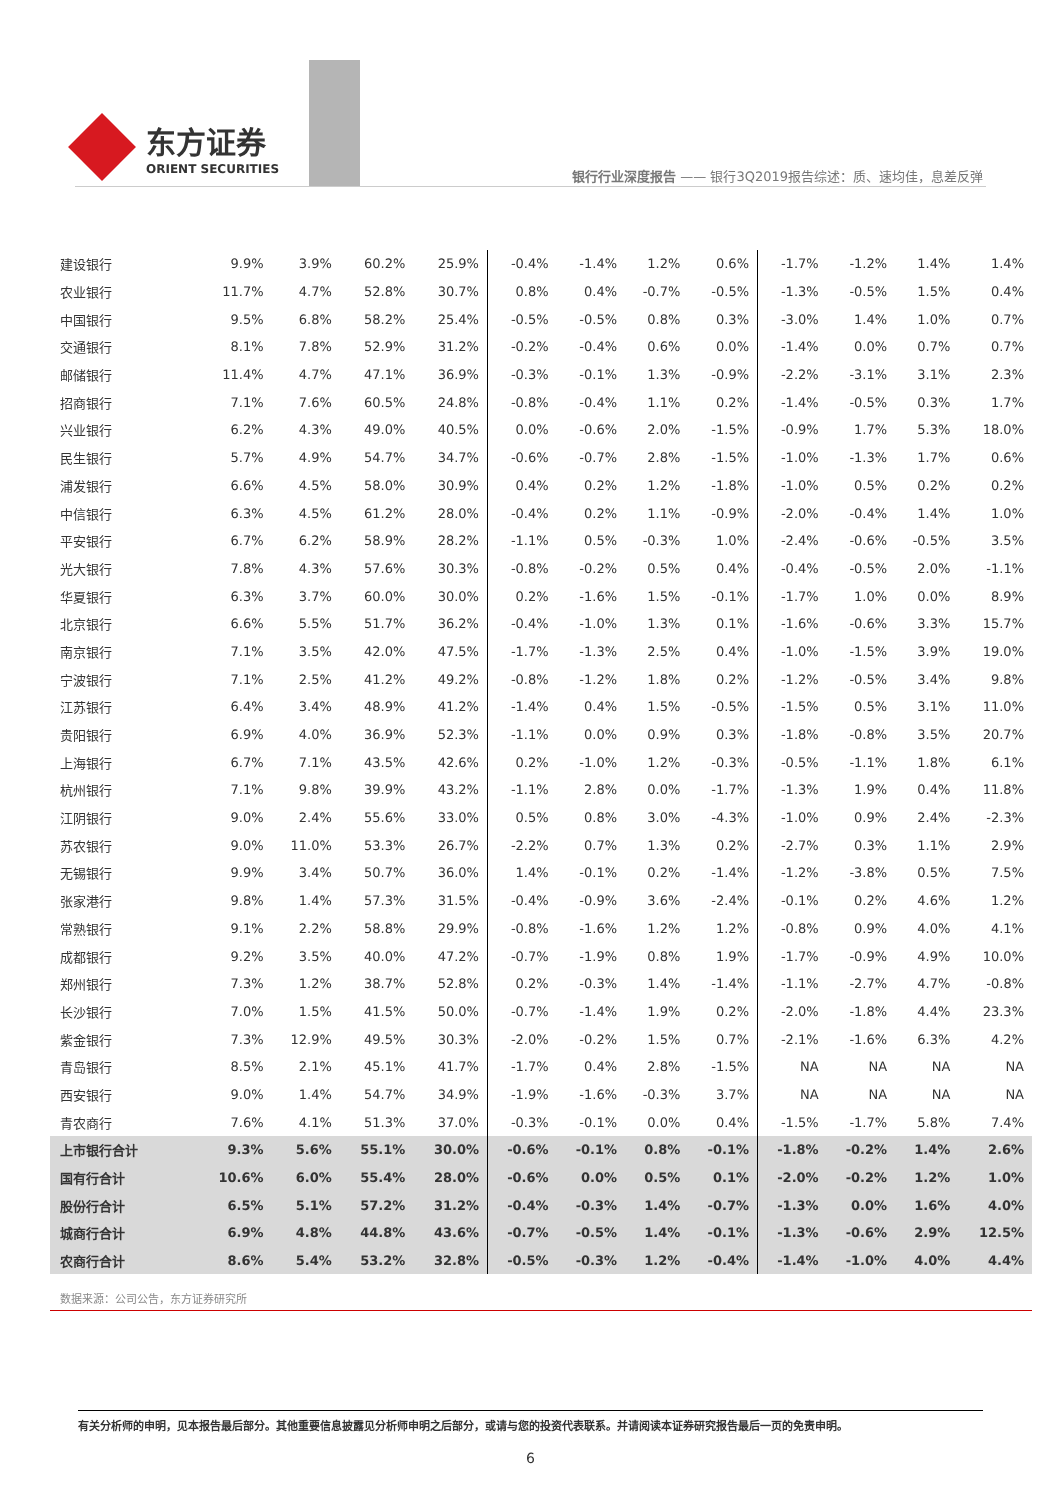东方证券
ORIENT SECURITIES
银行行业深度报告 —— 银行3Q2019报告综述：质、速均佳，息差反弹
| 建设银行 | 9.9% | 3.9% | 60.2% | 25.9% | -0.4% | -1.4% | 1.2% | 0.6% | -1.7% | -1.2% | 1.4% | 1.4% |
| 农业银行 | 11.7% | 4.7% | 52.8% | 30.7% | 0.8% | 0.4% | -0.7% | -0.5% | -1.3% | -0.5% | 1.5% | 0.4% |
| 中国银行 | 9.5% | 6.8% | 58.2% | 25.4% | -0.5% | -0.5% | 0.8% | 0.3% | -3.0% | 1.4% | 1.0% | 0.7% |
| 交通银行 | 8.1% | 7.8% | 52.9% | 31.2% | -0.2% | -0.4% | 0.6% | 0.0% | -1.4% | 0.0% | 0.7% | 0.7% |
| 邮储银行 | 11.4% | 4.7% | 47.1% | 36.9% | -0.3% | -0.1% | 1.3% | -0.9% | -2.2% | -3.1% | 3.1% | 2.3% |
| 招商银行 | 7.1% | 7.6% | 60.5% | 24.8% | -0.8% | -0.4% | 1.1% | 0.2% | -1.4% | -0.5% | 0.3% | 1.7% |
| 兴业银行 | 6.2% | 4.3% | 49.0% | 40.5% | 0.0% | -0.6% | 2.0% | -1.5% | -0.9% | 1.7% | 5.3% | 18.0% |
| 民生银行 | 5.7% | 4.9% | 54.7% | 34.7% | -0.6% | -0.7% | 2.8% | -1.5% | -1.0% | -1.3% | 1.7% | 0.6% |
| 浦发银行 | 6.6% | 4.5% | 58.0% | 30.9% | 0.4% | 0.2% | 1.2% | -1.8% | -1.0% | 0.5% | 0.2% | 0.2% |
| 中信银行 | 6.3% | 4.5% | 61.2% | 28.0% | -0.4% | 0.2% | 1.1% | -0.9% | -2.0% | -0.4% | 1.4% | 1.0% |
| 平安银行 | 6.7% | 6.2% | 58.9% | 28.2% | -1.1% | 0.5% | -0.3% | 1.0% | -2.4% | -0.6% | -0.5% | 3.5% |
| 光大银行 | 7.8% | 4.3% | 57.6% | 30.3% | -0.8% | -0.2% | 0.5% | 0.4% | -0.4% | -0.5% | 2.0% | -1.1% |
| 华夏银行 | 6.3% | 3.7% | 60.0% | 30.0% | 0.2% | -1.6% | 1.5% | -0.1% | -1.7% | 1.0% | 0.0% | 8.9% |
| 北京银行 | 6.6% | 5.5% | 51.7% | 36.2% | -0.4% | -1.0% | 1.3% | 0.1% | -1.6% | -0.6% | 3.3% | 15.7% |
| 南京银行 | 7.1% | 3.5% | 42.0% | 47.5% | -1.7% | -1.3% | 2.5% | 0.4% | -1.0% | -1.5% | 3.9% | 19.0% |
| 宁波银行 | 7.1% | 2.5% | 41.2% | 49.2% | -0.8% | -1.2% | 1.8% | 0.2% | -1.2% | -0.5% | 3.4% | 9.8% |
| 江苏银行 | 6.4% | 3.4% | 48.9% | 41.2% | -1.4% | 0.4% | 1.5% | -0.5% | -1.5% | 0.5% | 3.1% | 11.0% |
| 贵阳银行 | 6.9% | 4.0% | 36.9% | 52.3% | -1.1% | 0.0% | 0.9% | 0.3% | -1.8% | -0.8% | 3.5% | 20.7% |
| 上海银行 | 6.7% | 7.1% | 43.5% | 42.6% | 0.2% | -1.0% | 1.2% | -0.3% | -0.5% | -1.1% | 1.8% | 6.1% |
| 杭州银行 | 7.1% | 9.8% | 39.9% | 43.2% | -1.1% | 2.8% | 0.0% | -1.7% | -1.3% | 1.9% | 0.4% | 11.8% |
| 江阴银行 | 9.0% | 2.4% | 55.6% | 33.0% | 0.5% | 0.8% | 3.0% | -4.3% | -1.0% | 0.9% | 2.4% | -2.3% |
| 苏农银行 | 9.0% | 11.0% | 53.3% | 26.7% | -2.2% | 0.7% | 1.3% | 0.2% | -2.7% | 0.3% | 1.1% | 2.9% |
| 无锡银行 | 9.9% | 3.4% | 50.7% | 36.0% | 1.4% | -0.1% | 0.2% | -1.4% | -1.2% | -3.8% | 0.5% | 7.5% |
| 张家港行 | 9.8% | 1.4% | 57.3% | 31.5% | -0.4% | -0.9% | 3.6% | -2.4% | -0.1% | 0.2% | 4.6% | 1.2% |
| 常熟银行 | 9.1% | 2.2% | 58.8% | 29.9% | -0.8% | -1.6% | 1.2% | 1.2% | -0.8% | 0.9% | 4.0% | 4.1% |
| 成都银行 | 9.2% | 3.5% | 40.0% | 47.2% | -0.7% | -1.9% | 0.8% | 1.9% | -1.7% | -0.9% | 4.9% | 10.0% |
| 郑州银行 | 7.3% | 1.2% | 38.7% | 52.8% | 0.2% | -0.3% | 1.4% | -1.4% | -1.1% | -2.7% | 4.7% | -0.8% |
| 长沙银行 | 7.0% | 1.5% | 41.5% | 50.0% | -0.7% | -1.4% | 1.9% | 0.2% | -2.0% | -1.8% | 4.4% | 23.3% |
| 紫金银行 | 7.3% | 12.9% | 49.5% | 30.3% | -2.0% | -0.2% | 1.5% | 0.7% | -2.1% | -1.6% | 6.3% | 4.2% |
| 青岛银行 | 8.5% | 2.1% | 45.1% | 41.7% | -1.7% | 0.4% | 2.8% | -1.5% | NA | NA | NA | NA |
| 西安银行 | 9.0% | 1.4% | 54.7% | 34.9% | -1.9% | -1.6% | -0.3% | 3.7% | NA | NA | NA | NA |
| 青农商行 | 7.6% | 4.1% | 51.3% | 37.0% | -0.3% | -0.1% | 0.0% | 0.4% | -1.5% | -1.7% | 5.8% | 7.4% |
| 上市银行合计 | 9.3% | 5.6% | 55.1% | 30.0% | -0.6% | -0.1% | 0.8% | -0.1% | -1.8% | -0.2% | 1.4% | 2.6% |
| 国有行合计 | 10.6% | 6.0% | 55.4% | 28.0% | -0.6% | 0.0% | 0.5% | 0.1% | -2.0% | -0.2% | 1.2% | 1.0% |
| 股份行合计 | 6.5% | 5.1% | 57.2% | 31.2% | -0.4% | -0.3% | 1.4% | -0.7% | -1.3% | 0.0% | 1.6% | 4.0% |
| 城商行合计 | 6.9% | 4.8% | 44.8% | 43.6% | -0.7% | -0.5% | 1.4% | -0.1% | -1.3% | -0.6% | 2.9% | 12.5% |
| 农商行合计 | 8.6% | 5.4% | 53.2% | 32.8% | -0.5% | -0.3% | 1.2% | -0.4% | -1.4% | -1.0% | 4.0% | 4.4% |
数据来源：公司公告，东方证券研究所
有关分析师的申明，见本报告最后部分。其他重要信息披露见分析师申明之后部分，或请与您的投资代表联系。并请阅读本证券研究报告最后一页的免责申明。
6